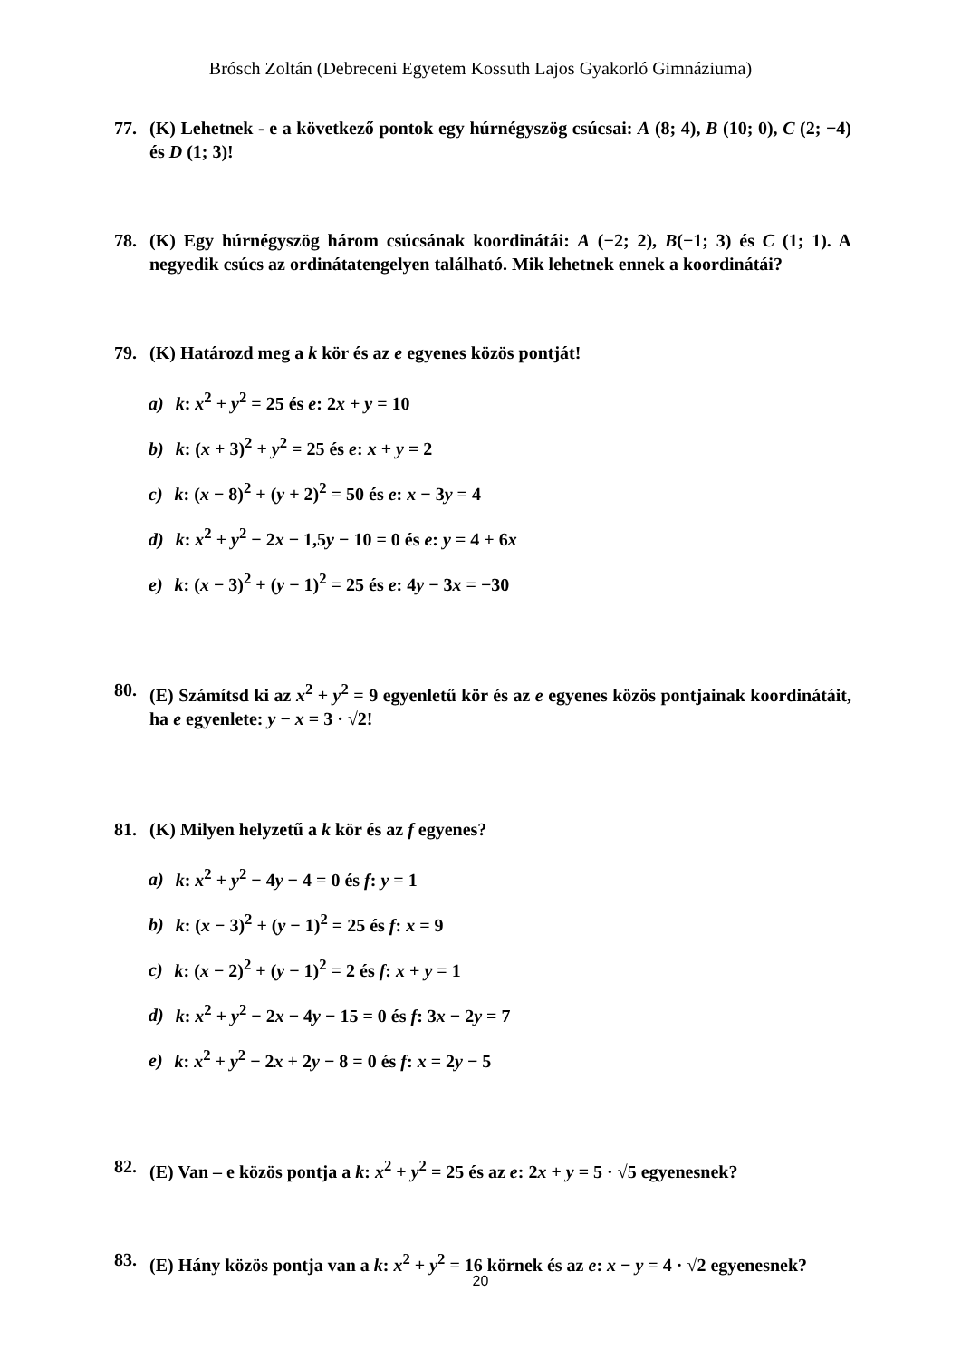Brósch Zoltán (Debreceni Egyetem Kossuth Lajos Gyakorló Gimnáziuma)
77. (K) Lehetnek - e a következő pontok egy húrnégyszög csúcsai: A (8; 4), B (10; 0), C (2; −4) és D (1; 3)!
78. (K) Egy húrnégyszög három csúcsának koordinátái: A (−2; 2), B(−1; 3) és C (1; 1). A negyedik csúcs az ordinátatengelyen található. Mik lehetnek ennek a koordinátái?
79. (K) Határozd meg a k kör és az e egyenes közös pontját!
a) k: x<sup>2</sup> + y<sup>2</sup> = 25 és e: 2x + y = 10
b) k: (x + 3)<sup>2</sup> + y<sup>2</sup> = 25 és e: x + y = 2
c) k: (x − 8)<sup>2</sup> + (y + 2)<sup>2</sup> = 50 és e: x − 3y = 4
d) k: x<sup>2</sup> + y<sup>2</sup> − 2x − 1,5y − 10 = 0 és e: y = 4 + 6x
e) k: (x − 3)<sup>2</sup> + (y − 1)<sup>2</sup> = 25 és e: 4y − 3x = −30
80. (E) Számítsd ki az x<sup>2</sup> + y<sup>2</sup> = 9 egyenletű kör és az e egyenes közös pontjainak koordinátáit, ha e egyenlete: y − x = 3 · √2!
81. (K) Milyen helyzetű a k kör és az f egyenes?
a) k: x<sup>2</sup> + y<sup>2</sup> − 4y − 4 = 0 és f: y = 1
b) k: (x − 3)<sup>2</sup> + (y − 1)<sup>2</sup> = 25 és f: x = 9
c) k: (x − 2)<sup>2</sup> + (y − 1)<sup>2</sup> = 2 és f: x + y = 1
d) k: x<sup>2</sup> + y<sup>2</sup> − 2x − 4y − 15 = 0 és f: 3x − 2y = 7
e) k: x<sup>2</sup> + y<sup>2</sup> − 2x + 2y − 8 = 0 és f: x = 2y − 5
82. (E) Van – e közös pontja a k: x<sup>2</sup> + y<sup>2</sup> = 25 és az e: 2x + y = 5 · √5 egyenesnek?
83. (E) Hány közös pontja van a k: x<sup>2</sup> + y<sup>2</sup> = 16 körnek és az e: x − y = 4 · √2 egyenesnek?
20